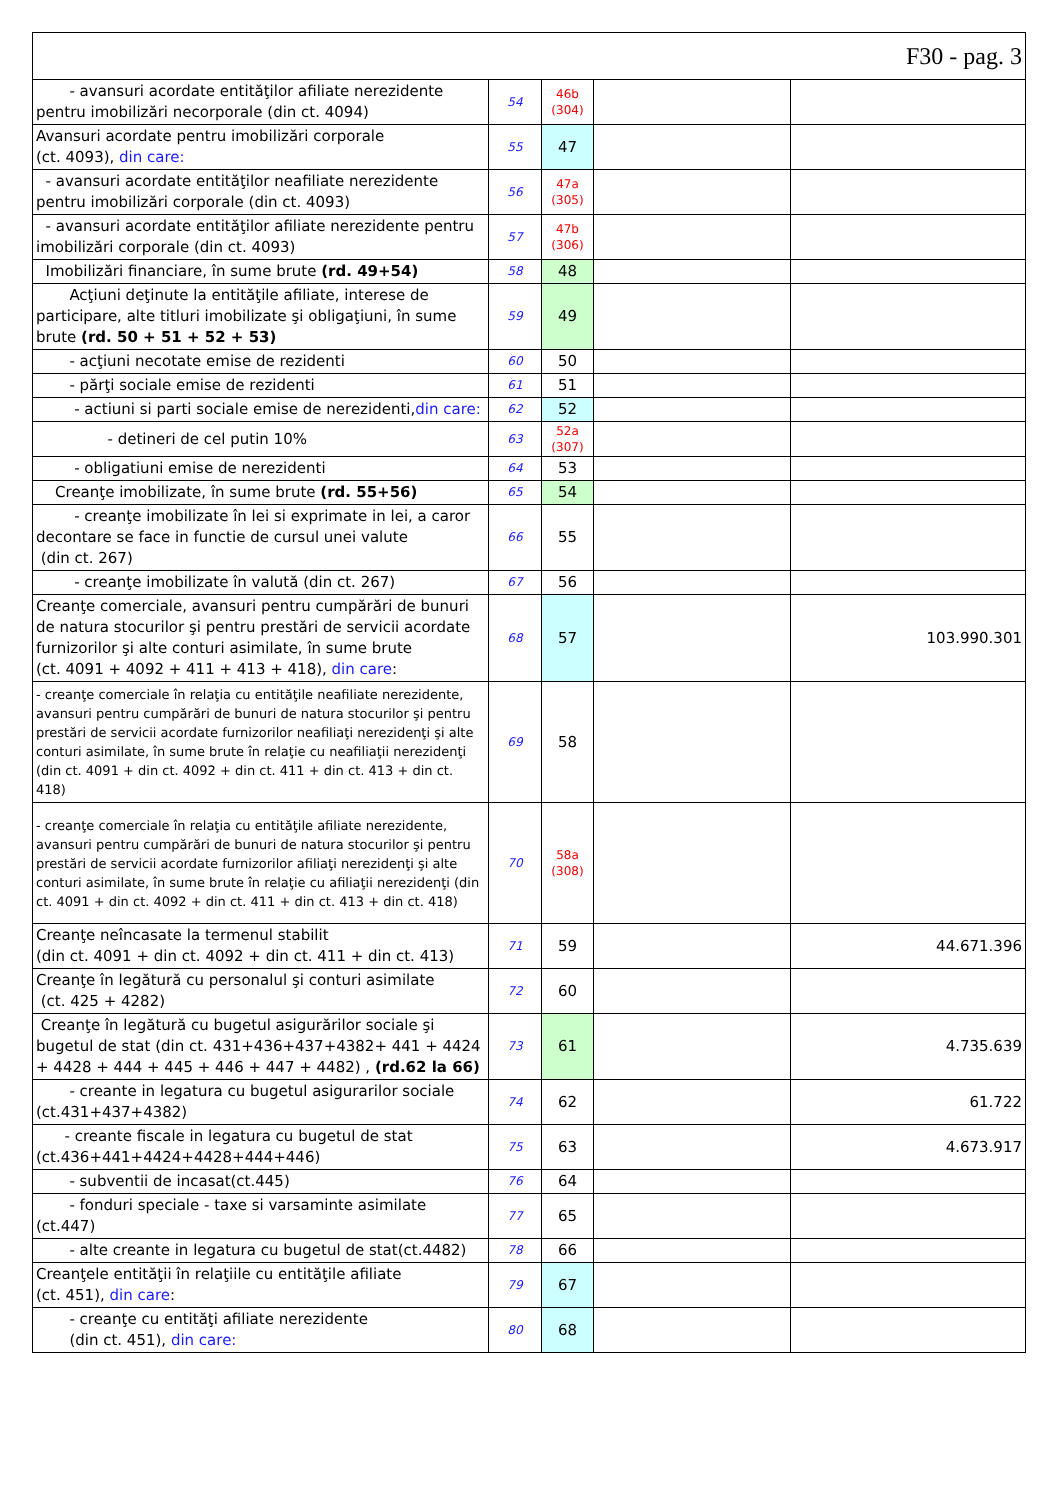| F30 - pag. 3 | | | | |
| - avansuri acordate entităţilor afiliate nerezidente pentru imobilizări necorporale (din ct. 4094) | 54 | 46b (304) | | |
| Avansuri acordate pentru imobilizări corporale (ct. 4093), din care: | 55 | 47 | | |
| - avansuri acordate entităţilor neafiliate nerezidente pentru imobilizări corporale (din ct. 4093) | 56 | 47a (305) | | |
| - avansuri acordate entităţilor afiliate nerezidente pentru imobilizări corporale (din ct. 4093) | 57 | 47b (306) | | |
| Imobilizări financiare, în sume brute (rd. 49+54) | 58 | 48 | | |
| Acţiuni deţinute la entităţile afiliate, interese de participare, alte titluri imobilizate şi obligaţiuni, în sume brute (rd. 50 + 51 + 52 + 53) | 59 | 49 | | |
| - acţiuni necotate emise de rezidenti | 60 | 50 | | |
| - părţi sociale emise de rezidenti | 61 | 51 | | |
| - actiuni si parti sociale emise de nerezidenti, din care: | 62 | 52 | | |
| - detineri de cel putin 10% | 63 | 52a (307) | | |
| - obligatiuni emise de nerezidenti | 64 | 53 | | |
| Creanţe imobilizate, în sume brute (rd. 55+56) | 65 | 54 | | |
| - creanţe imobilizate în lei si exprimate in lei, a caror decontare se face in functie de cursul unei valute (din ct. 267) | 66 | 55 | | |
| - creanţe imobilizate în valută (din ct. 267) | 67 | 56 | | |
| Creanţe comerciale, avansuri pentru cumpărări de bunuri de natura stocurilor şi pentru prestări de servicii acordate furnizorilor şi alte conturi asimilate, în sume brute (ct. 4091 + 4092 + 411 + 413 + 418), din care : | 68 | 57 | | 103.990.301 |
| - creanţe comerciale în relaţia cu entităţile neafiliate nerezidente, avansuri pentru cumpărări de bunuri de natura stocurilor şi pentru prestări de servicii acordate furnizorilor neafiliaţi nerezidenţi şi alte conturi asimilate, în sume brute în relaţie cu neafiliaţii nerezidenţi (din ct. 4091 + din ct. 4092 + din ct. 411 + din ct. 413 + din ct. 418) | 69 | 58 | | |
| - creanţe comerciale în relaţia cu entităţile afiliate nerezidente, avansuri pentru cumpărări de bunuri de natura stocurilor şi pentru prestări de servicii acordate furnizorilor afiliaţi nerezidenţi şi alte conturi asimilate, în sume brute în relaţie cu afiliaţii nerezidenţi (din ct. 4091 + din ct. 4092 + din ct. 411 + din ct. 413 + din ct. 418) | 70 | 58a (308) | | |
| Creanţe neîncasate la termenul stabilit (din ct. 4091 + din ct. 4092 + din ct. 411 + din ct. 413) | 71 | 59 | | 44.671.396 |
| Creanţe în legătură cu personalul şi conturi asimilate (ct. 425 + 4282) | 72 | 60 | | |
| Creanţe în legătură cu bugetul asigurărilor sociale şi bugetul de stat (din ct. 431+436+437+4382+ 441 + 4424 + 4428 + 444 + 445 + 446 + 447 + 4482) , (rd.62 la 66) | 73 | 61 | | 4.735.639 |
| - creante in legatura cu bugetul asigurarilor sociale (ct.431+437+4382) | 74 | 62 | | 61.722 |
| - creante fiscale in legatura cu bugetul de stat (ct.436+441+4424+4428+444+446) | 75 | 63 | | 4.673.917 |
| - subventii de incasat(ct.445) | 76 | 64 | | |
| - fonduri speciale - taxe si varsaminte asimilate (ct.447) | 77 | 65 | | |
| - alte creante in legatura cu bugetul de stat(ct.4482) | 78 | 66 | | |
| Creanţele entităţii în relaţiile cu entităţile afiliate (ct. 451), din care : | 79 | 67 | | |
| - creanţe cu entităţi afiliate nerezidente (din ct. 451), din care: | 80 | 68 | | |